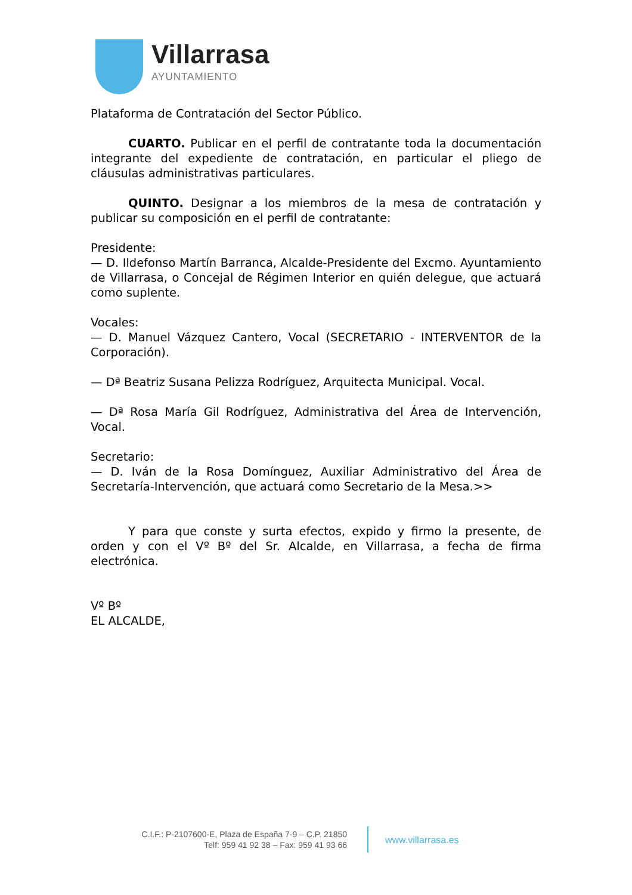Villarrasa
AYUNTAMIENTO
Plataforma de Contratación del Sector Público.
CUARTO. Publicar en el perfil de contratante toda la documentación integrante del expediente de contratación, en particular el pliego de cláusulas administrativas particulares.
QUINTO. Designar a los miembros de la mesa de contratación y publicar su composición en el perfil de contratante:
Presidente:
— D. Ildefonso Martín Barranca, Alcalde-Presidente del Excmo. Ayuntamiento de Villarrasa, o Concejal de Régimen Interior en quién delegue, que actuará como suplente.
Vocales:
— D. Manuel Vázquez Cantero, Vocal (SECRETARIO - INTERVENTOR de la Corporación).
— Dª Beatriz Susana Pelizza Rodríguez, Arquitecta Municipal. Vocal.
— Dª Rosa María Gil Rodríguez, Administrativa del Área de Intervención, Vocal.
Secretario:
— D. Iván de la Rosa Domínguez, Auxiliar Administrativo del Área de Secretaría-Intervención, que actuará como Secretario de la Mesa.>>
Y para que conste y surta efectos, expido y firmo la presente, de orden y con el Vº Bº del Sr. Alcalde, en Villarrasa, a fecha de firma electrónica.
Vº Bº
EL ALCALDE,
C.I.F.: P-2107600-E, Plaza de España 7-9 – C.P. 21850
Telf: 959 41 92 38 – Fax: 959 41 93 66
www.villarrasa.es